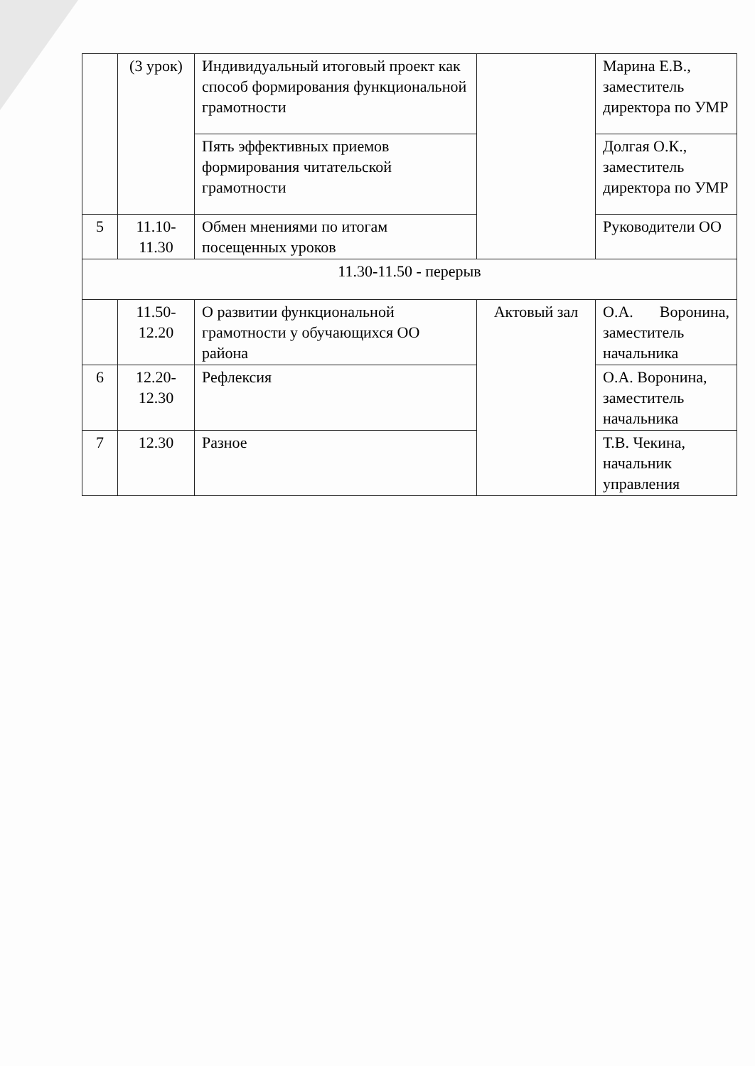| | (3 урок) | Индивидуальный итоговый проект как способ формирования функциональной грамотности | | Марина Е.В., заместитель директора по УМР |
| | | Пять эффективных приемов формирования читательской грамотности | | Долгая О.К., заместитель директора по УМР |
| 5 | 11.10-11.30 | Обмен мнениями по итогам посещенных уроков | | Руководители ОО |
| 11.30-11.50 - перерыв | | | | |
| | 11.50-12.20 | О развитии функциональной грамотности у обучающихся ОО района | Актовый зал | О.А. Воронина, заместитель начальника |
| 6 | 12.20-12.30 | Рефлексия | | О.А. Воронина, заместитель начальника |
| 7 | 12.30 | Разное | | Т.В. Чекина, начальник управления |